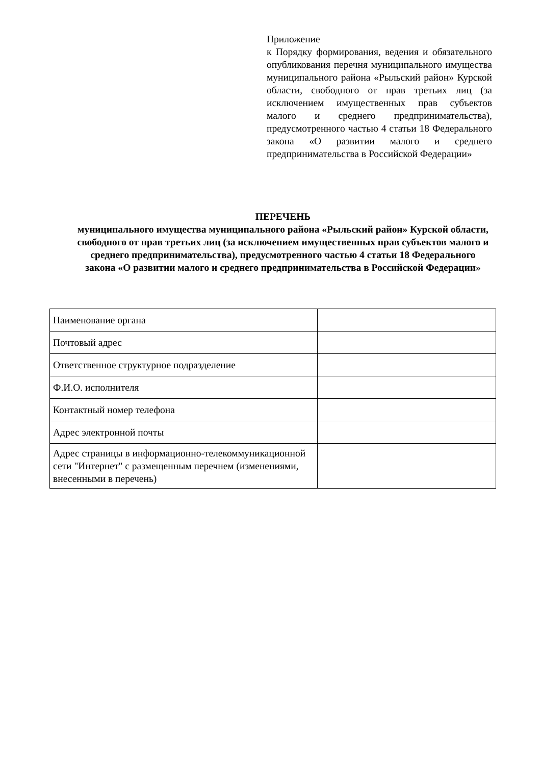Приложение
к Порядку формирования, ведения и обязательного опубликования перечня муниципального имущества муниципального района «Рыльский район» Курской области, свободного от прав третьих лиц (за исключением имущественных прав субъектов малого и среднего предпринимательства), предусмотренного частью 4 статьи 18 Федерального закона «О развитии малого и среднего предпринимательства в Российской Федерации»
ПЕРЕЧЕНЬ
муниципального имущества муниципального района «Рыльский район» Курской области, свободного от прав третьих лиц (за исключением имущественных прав субъектов малого и среднего предпринимательства), предусмотренного частью 4 статьи 18 Федерального закона «О развитии малого и среднего предпринимательства в Российской Федерации»
| Наименование органа | |
| Почтовый адрес | |
| Ответственное структурное подразделение | |
| Ф.И.О. исполнителя | |
| Контактный номер телефона | |
| Адрес электронной почты | |
| Адрес страницы в информационно-телекоммуникационной сети "Интернет" с размещенным перечнем (изменениями, внесенными в перечень) | |